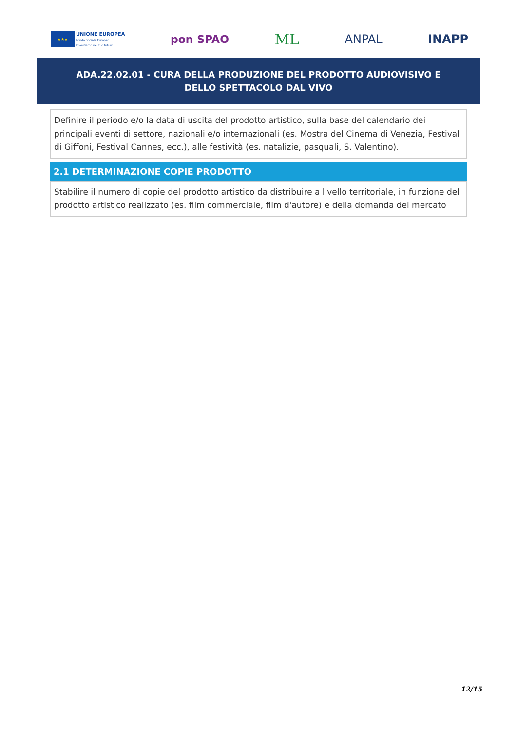★★★
UNIONE EUROPEA
Fondo Sociale Europeo
Investiamo nel tuo futuro
pon SPAO
ML
ANPAL INAPP
ADA.22.02.01 - CURA DELLA PRODUZIONE DEL PRODOTTO AUDIOVISIVO E DELLO SPETTACOLO DAL VIVO
Definire il periodo e/o la data di uscita del prodotto artistico, sulla base del calendario dei principali eventi di settore, nazionali e/o internazionali (es. Mostra del Cinema di Venezia, Festival di Giffoni, Festival Cannes, ecc.), alle festività (es. natalizie, pasquali, S. Valentino).
2.1 DETERMINAZIONE COPIE PRODOTTO
Stabilire il numero di copie del prodotto artistico da distribuire a livello territoriale, in funzione del prodotto artistico realizzato (es. film commerciale, film d'autore) e della domanda del mercato
12/15